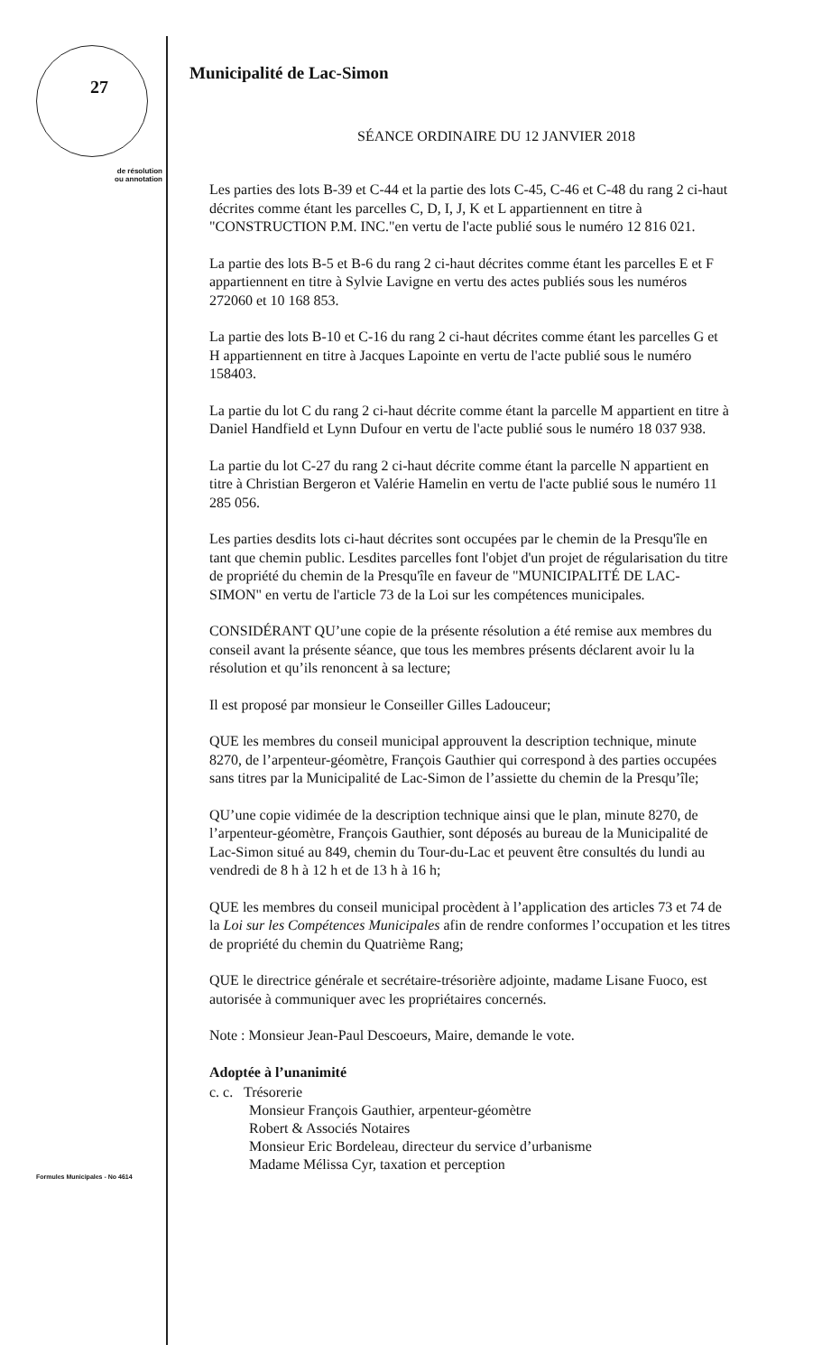27
de résolution
ou annotation
Formules Municipales - No 4614
Municipalité de Lac-Simon
SÉANCE ORDINAIRE DU 12 JANVIER 2018
Les parties des lots B-39 et C-44 et la partie des lots C-45, C-46 et C-48 du rang 2 ci-haut décrites comme étant les parcelles C, D, I, J, K et L appartiennent en titre à "CONSTRUCTION P.M. INC."en vertu de l'acte publié sous le numéro 12 816 021.
La partie des lots B-5 et B-6 du rang 2 ci-haut décrites comme étant les parcelles E et F appartiennent en titre à Sylvie Lavigne en vertu des actes publiés sous les numéros 272060 et 10 168 853.
La partie des lots B-10 et C-16 du rang 2 ci-haut décrites comme étant les parcelles G et H appartiennent en titre à Jacques Lapointe en vertu de l'acte publié sous le numéro 158403.
La partie du lot C du rang 2 ci-haut décrite comme étant la parcelle M appartient en titre à Daniel Handfield et Lynn Dufour en vertu de l'acte publié sous le numéro 18 037 938.
La partie du lot C-27 du rang 2 ci-haut décrite comme étant la parcelle N appartient en titre à Christian Bergeron et Valérie Hamelin en vertu de l'acte publié sous le numéro 11 285 056.
Les parties desdits lots ci-haut décrites sont occupées par le chemin de la Presqu'île en tant que chemin public. Lesdites parcelles font l'objet d'un projet de régularisation du titre de propriété du chemin de la Presqu'île en faveur de "MUNICIPALITÉ DE LAC-SIMON" en vertu de l'article 73 de la Loi sur les compétences municipales.
CONSIDÉRANT QU’une copie de la présente résolution a été remise aux membres du conseil avant la présente séance, que tous les membres présents déclarent avoir lu la résolution et qu’ils renoncent à sa lecture;
Il est proposé par monsieur le Conseiller Gilles Ladouceur;
QUE les membres du conseil municipal approuvent la description technique, minute 8270, de l’arpenteur-géomètre, François Gauthier qui correspond à des parties occupées sans titres par la Municipalité de Lac-Simon de l’assiette du chemin de la Presqu’île;
QU’une copie vidimée de la description technique ainsi que le plan, minute 8270, de l’arpenteur-géomètre, François Gauthier, sont déposés au bureau de la Municipalité de Lac-Simon situé au 849, chemin du Tour-du-Lac et peuvent être consultés du lundi au vendredi de 8 h à 12 h et de 13 h à 16 h;
QUE les membres du conseil municipal procèdent à l’application des articles 73 et 74 de la Loi sur les Compétences Municipales afin de rendre conformes l’occupation et les titres de propriété du chemin du Quatrième Rang;
QUE le directrice générale et secrétaire-trésorière adjointe, madame Lisane Fuoco, est autorisée à communiquer avec les propriétaires concernés.
Note : Monsieur Jean-Paul Descoeurs, Maire, demande le vote.
Adoptée à l’unanimité
c. c. Trésorerie
Monsieur François Gauthier, arpenteur-géomètre
Robert & Associés Notaires
Monsieur Eric Bordeleau, directeur du service d’urbanisme
Madame Mélissa Cyr, taxation et perception